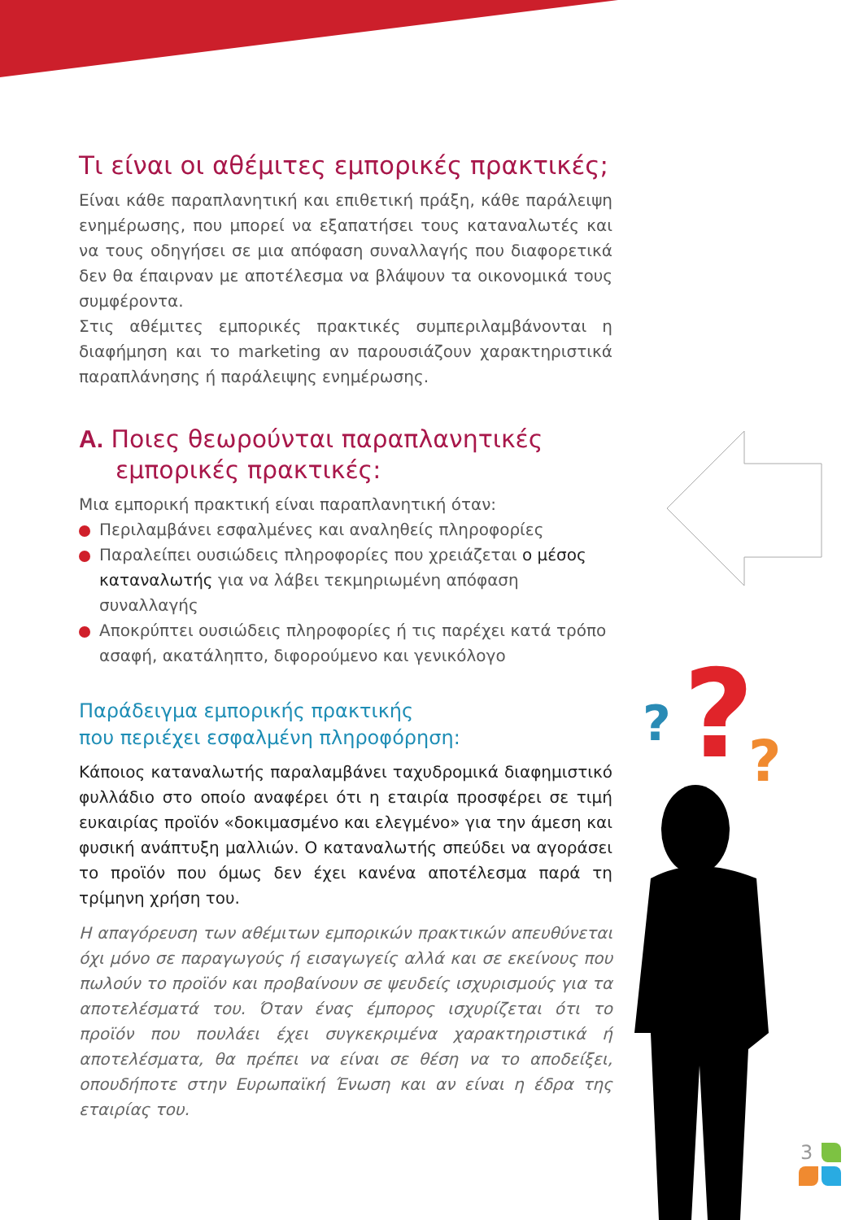?
?
?
Τι είναι οι αθέμιτες εμπορικές πρακτικές;
Είναι κάθε παραπλανητική και επιθετική πράξη, κάθε παράλειψη ενημέρωσης, που μπορεί να εξαπατήσει τους καταναλωτές και να τους οδηγήσει σε μια απόφαση συναλλαγής που διαφορετικά δεν θα έπαιρναν με αποτέλεσμα να βλάψουν τα οικονομικά τους συμφέροντα.
Στις αθέμιτες εμπορικές πρακτικές συμπεριλαμβάνονται η διαφήμηση και το marketing αν παρουσιάζουν χαρακτηριστικά παραπλάνησης ή παράλειψης ενημέρωσης.
A. Ποιες θεωρούνται παραπλανητικές εμπορικές πρακτικές:
Μια εμπορική πρακτική είναι παραπλανητική όταν:
Περιλαμβάνει εσφαλμένες και αναληθείς πληροφορίες
Παραλείπει ουσιώδεις πληροφορίες που χρειάζεται ο μέσος καταναλωτής για να λάβει τεκμηριωμένη απόφαση συναλλαγής
Αποκρύπτει ουσιώδεις πληροφορίες ή τις παρέχει κατά τρόπο ασαφή, ακατάληπτο, διφορούμενο και γενικόλογο
Παράδειγμα εμπορικής πρακτικής
που περιέχει εσφαλμένη πληροφόρηση:
Κάποιος καταναλωτής παραλαμβάνει ταχυδρομικά διαφημιστικό φυλλάδιο στο οποίο αναφέρει ότι η εταιρία προσφέρει σε τιμή ευκαιρίας προϊόν «δοκιμασμένο και ελεγμένο» για την άμεση και φυσική ανάπτυξη μαλλιών. Ο καταναλωτής σπεύδει να αγοράσει το προϊόν που όμως δεν έχει κανένα αποτέλεσμα παρά τη τρίμηνη χρήση του.
Η απαγόρευση των αθέμιτων εμπορικών πρακτικών απευθύνεται όχι μόνο σε παραγωγούς ή εισαγωγείς αλλά και σε εκείνους που πωλούν το προϊόν και προβαίνουν σε ψευδείς ισχυρισμούς για τα αποτελέσματά του. Όταν ένας έμπορος ισχυρίζεται ότι το προϊόν που πουλάει έχει συγκεκριμένα χαρακτηριστικά ή αποτελέσματα, θα πρέπει να είναι σε θέση να το αποδείξει, οπουδήποτε στην Ευρωπαϊκή Ένωση και αν είναι η έδρα της εταιρίας του.
3